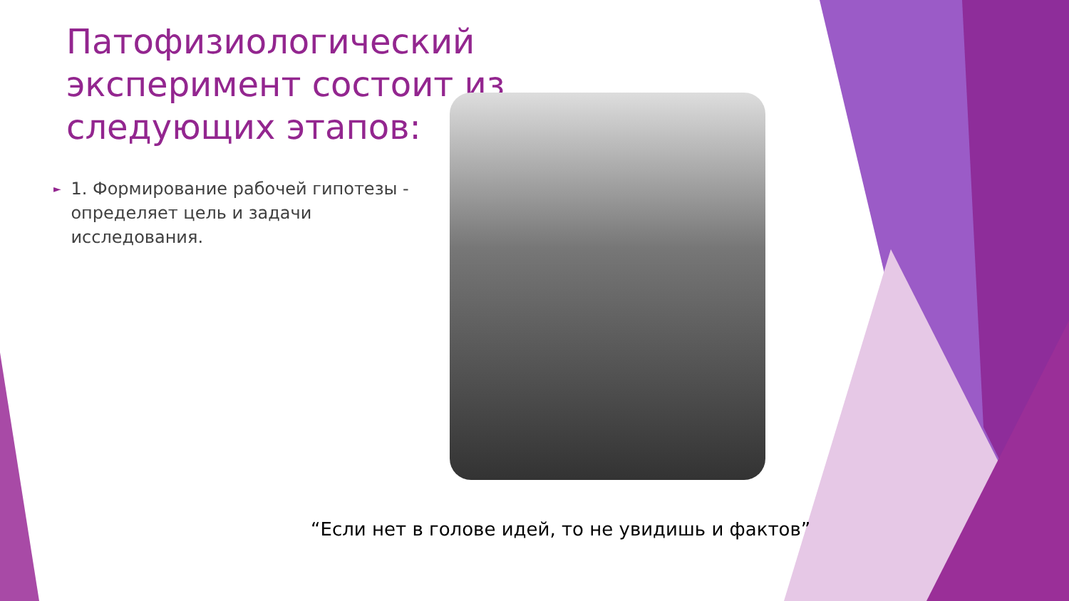Патофизиологический эксперимент состоит из следующих этапов:
►
1. Формирование рабочей гипотезы - определяет цель и задачи исследования.
“Если нет в голове идей, то не увидишь и фактов”